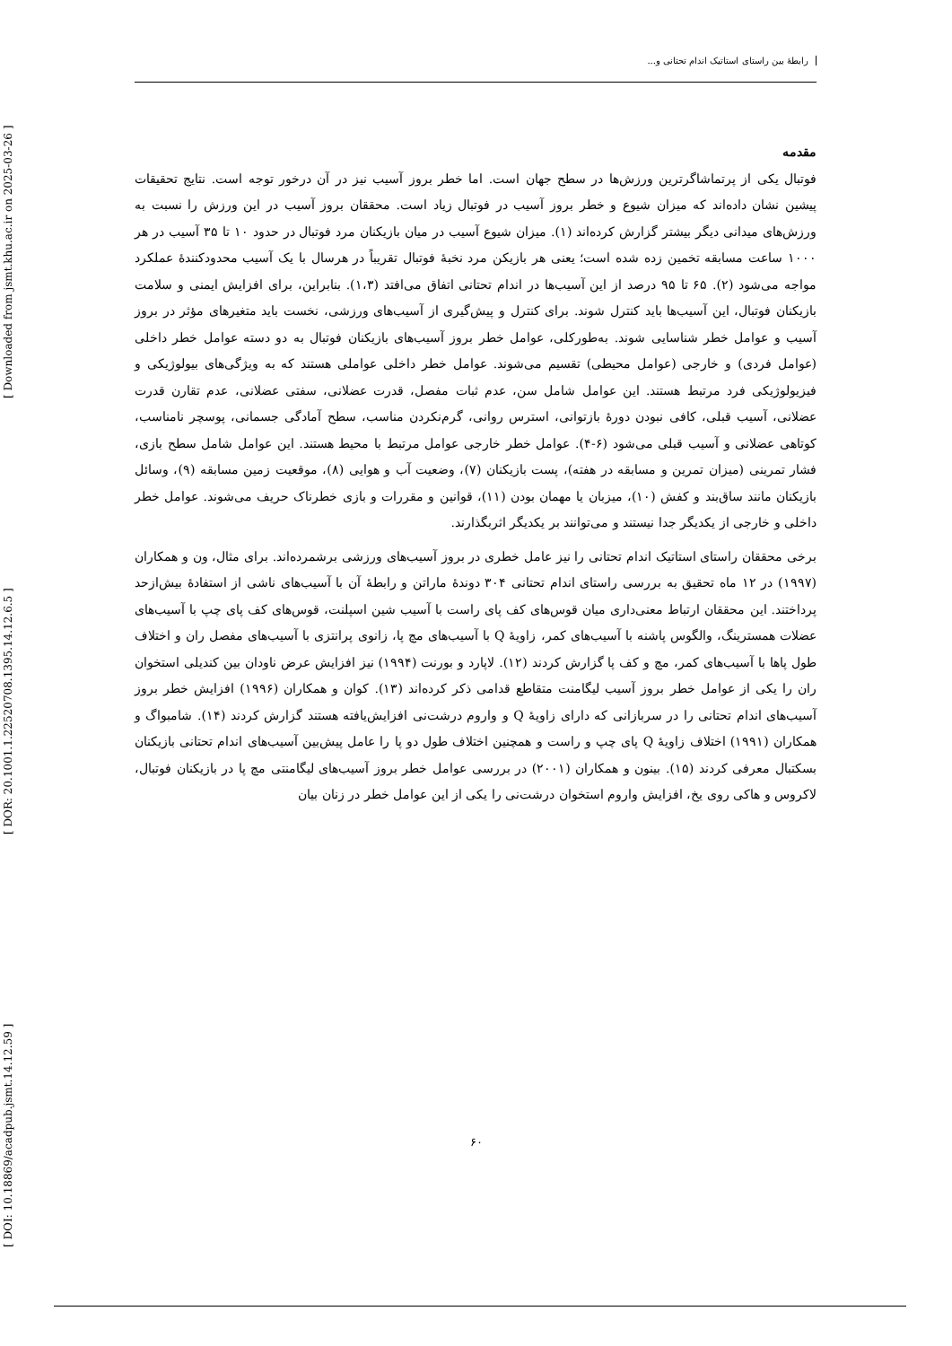[ DOI: 10.18869/acadpub.jsmt.14.12.59 ] [ DOR: 20.1001.1.22520708.1395.14.12.6.5 ] [ Downloaded from jsmt.khu.ac.ir on 2025-03-26 ]
رابطهٔ بین راستای استاتیک اندام تحتانی و...
مقدمه
فوتبال یکی از پرتماشاگرترین ورزش‌ها در سطح جهان است. اما خطر بروز آسیب نیز در آن درخور توجه است. نتایج تحقیقات پیشین نشان داده‌اند که میزان شیوع و خطر بروز آسیب در فوتبال زیاد است. محققان بروز آسیب در این ورزش را نسبت به ورزش‌های میدانی دیگر بیشتر گزارش کرده‌اند (۱). میزان شیوع آسیب در میان بازیکنان مرد فوتبال در حدود ۱۰ تا ۳۵ آسیب در هر ۱۰۰۰ ساعت مسابقه تخمین زده شده است؛ یعنی هر بازیکن مرد نخبهٔ فوتبال تقریباً در هرسال با یک آسیب محدودکنندهٔ عملکرد مواجه می‌شود (۲). ۶۵ تا ۹۵ درصد از این آسیب‌ها در اندام تحتانی اتفاق می‌افتد (۱،۳). بنابراین، برای افزایش ایمنی و سلامت بازیکنان فوتبال، این آسیب‌ها باید کنترل شوند. برای کنترل و پیش‌گیری از آسیب‌های ورزشی، نخست باید متغیرهای مؤثر در بروز آسیب و عوامل خطر شناسایی شوند. به‌طورکلی، عوامل خطر بروز آسیب‌های بازیکنان فوتبال به دو دسته عوامل خطر داخلی (عوامل فردی) و خارجی (عوامل محیطی) تقسیم می‌شوند. عوامل خطر داخلی عواملی هستند که به ویژگی‌های بیولوژیکی و فیزیولوژیکی فرد مرتبط هستند. این عوامل شامل سن، عدم ثبات مفصل، قدرت عضلانی، سفتی عضلانی، عدم تقارن قدرت عضلانی، آسیب قبلی، کافی نبودن دورهٔ بازتوانی، استرس روانی، گرم‌نکردن مناسب، سطح آمادگی جسمانی، پوسچر نامناسب، کوتاهی عضلانی و آسیب قبلی می‌شود (۶-۴). عوامل خطر خارجی عوامل مرتبط با محیط هستند. این عوامل شامل سطح بازی، فشار تمرینی (میزان تمرین و مسابقه در هفته)، پست بازیکنان (۷)، وضعیت آب و هوایی (۸)، موقعیت زمین مسابقه (۹)، وسائل بازیکنان مانند ساق‌بند و کفش (۱۰)، میزبان یا مهمان بودن (۱۱)، قوانین و مقررات و بازی خطرناک حریف می‌شوند. عوامل خطر داخلی و خارجی از یکدیگر جدا نیستند و می‌توانند بر یکدیگر اثربگذارند.
برخی محققان راستای استاتیک اندام تحتانی را نیز عامل خطری در بروز آسیب‌های ورزشی برشمرده‌اند. برای مثال، ون و همکاران (۱۹۹۷) در ۱۲ ماه تحقیق به بررسی راستای اندام تحتانی ۳۰۴ دوندهٔ ماراتن و رابطهٔ آن با آسیب‌های ناشی از استفادهٔ بیش‌ازحد پرداختند. این محققان ارتباط معنی‌داری میان قوس‌های کف پای راست با آسیب شین اسپلنت، قوس‌های کف پای چپ با آسیب‌های عضلات همسترینگ، والگوس پاشنه با آسیب‌های کمر، زاویهٔ Q با آسیب‌های مچ پا، زانوی پرانتزی با آسیب‌های مفصل ران و اختلاف طول پاها با آسیب‌های کمر، مچ و کف پا گزارش کردند (۱۲). لاپارد و بورنت (۱۹۹۴) نیز افزایش عرض ناودان بین کندیلی استخوان ران را یکی از عوامل خطر بروز آسیب لیگامنت متقاطع قدامی ذکر کرده‌اند (۱۳). کوان و همکاران (۱۹۹۶) افزایش خطر بروز آسیب‌های اندام تحتانی را در سربازانی که دارای زاویهٔ Q و واروم درشت‌نی افزایش‌یافته هستند گزارش کردند (۱۴). شامبواگ و همکاران (۱۹۹۱) اختلاف زاویهٔ Q پای چپ و راست و همچنین اختلاف طول دو پا را عامل پیش‌بین آسیب‌های اندام تحتانی بازیکنان بسکتبال معرفی کردند (۱۵). بینون و همکاران (۲۰۰۱) در بررسی عوامل خطر بروز آسیب‌های لیگامنتی مچ پا در بازیکنان فوتبال، لاکروس و هاکی روی یخ، افزایش واروم استخوان درشت‌نی را یکی از این عوامل خطر در زنان بیان
۶۰